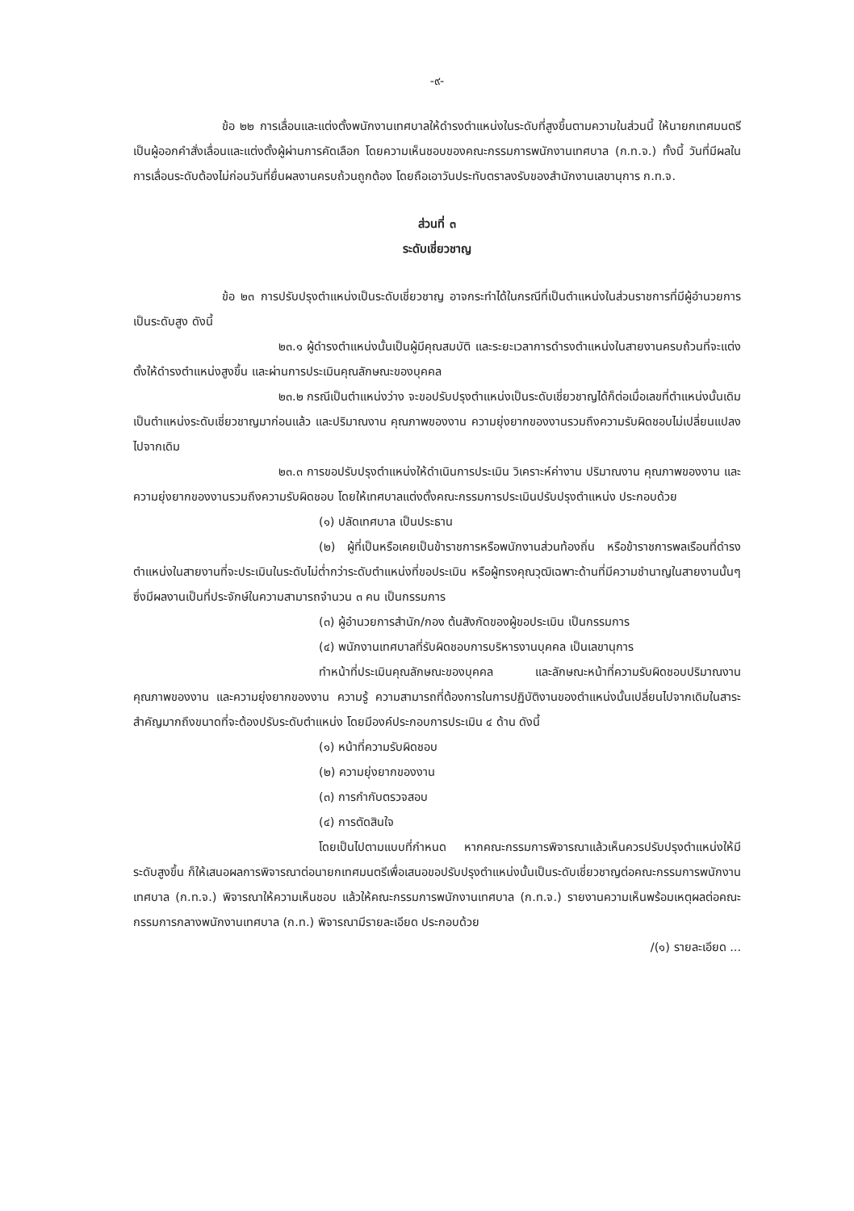-๙-
ข้อ ๒๒ การเลื่อนและแต่งตั้งพนักงานเทศบาลให้ดำรงตำแหน่งในระดับที่สูงขึ้นตามความในส่วนนี้ ให้นายกเทศมนตรีเป็นผู้ออกคำสั่งเลื่อนและแต่งตั้งผู้ผ่านการคัดเลือก โดยความเห็นชอบของคณะกรรมการพนักงานเทศบาล (ก.ท.จ.) ทั้งนี้ วันที่มีผลในการเลื่อนระดับต้องไม่ก่อนวันที่ยื่นผลงานครบถ้วนถูกต้อง โดยถือเอาวันประทับตราลงรับของสำนักงานเลขานุการ ก.ท.จ.
ส่วนที่ ๓
ระดับเชี่ยวชาญ
ข้อ ๒๓ การปรับปรุงตำแหน่งเป็นระดับเชี่ยวชาญ อาจกระทำได้ในกรณีที่เป็นตำแหน่งในส่วนราชการที่มีผู้อำนวยการเป็นระดับสูง ดังนี้
๒๓.๑ ผู้ดำรงตำแหน่งนั้นเป็นผู้มีคุณสมบัติ และระยะเวลาการดำรงตำแหน่งในสายงานครบถ้วนที่จะแต่งตั้งให้ดำรงตำแหน่งสูงขึ้น และผ่านการประเมินคุณลักษณะของบุคคล
๒๓.๒ กรณีเป็นตำแหน่งว่าง จะขอปรับปรุงตำแหน่งเป็นระดับเชี่ยวชาญได้ก็ต่อเมื่อเลขที่ตำแหน่งนั้นเดิมเป็นตำแหน่งระดับเชี่ยวชาญมาก่อนแล้ว และปริมาณงาน คุณภาพของงาน ความยุ่งยากของงานรวมถึงความรับผิดชอบไม่เปลี่ยนแปลงไปจากเดิม
๒๓.๓ การขอปรับปรุงตำแหน่งให้ดำเนินการประเมิน วิเคราะห์ค่างาน ปริมาณงาน คุณภาพของงาน และความยุ่งยากของงานรวมถึงความรับผิดชอบ โดยให้เทศบาลแต่งตั้งคณะกรรมการประเมินปรับปรุงตำแหน่ง ประกอบด้วย
(๑) ปลัดเทศบาล เป็นประธาน
(๒) ผู้ที่เป็นหรือเคยเป็นข้าราชการหรือพนักงานส่วนท้องถิ่น หรือข้าราชการพลเรือนที่ดำรงตำแหน่งในสายงานที่จะประเมินในระดับไม่ต่ำกว่าระดับตำแหน่งที่ขอประเมิน หรือผู้ทรงคุณวุฒิเฉพาะด้านที่มีความชำนาญในสายงานนั้นๆ ซึ่งมีผลงานเป็นที่ประจักษ์ในความสามารถจำนวน ๓ คน เป็นกรรมการ
(๓) ผู้อำนวยการสำนัก/กอง ต้นสังกัดของผู้ขอประเมิน เป็นกรรมการ
(๔) พนักงานเทศบาลที่รับผิดชอบการบริหารงานบุคคล เป็นเลขานุการ
ทำหน้าที่ประเมินคุณลักษณะของบุคคล และลักษณะหน้าที่ความรับผิดชอบปริมาณงาน คุณภาพของงาน และความยุ่งยากของงาน ความรู้ ความสามารถที่ต้องการในการปฏิบัติงานของตำแหน่งนั้นเปลี่ยนไปจากเดิมในสาระสำคัญมากถึงขนาดที่จะต้องปรับระดับตำแหน่ง โดยมีองค์ประกอบการประเมิน ๔ ด้าน ดังนี้
(๑) หน้าที่ความรับผิดชอบ
(๒) ความยุ่งยากของงาน
(๓) การกำกับตรวจสอบ
(๔) การตัดสินใจ
โดยเป็นไปตามแบบที่กำหนด หากคณะกรรมการพิจารณาแล้วเห็นควรปรับปรุงตำแหน่งให้มีระดับสูงขึ้น ก็ให้เสนอผลการพิจารณาต่อนายกเทศมนตรีเพื่อเสนอขอปรับปรุงตำแหน่งนั้นเป็นระดับเชี่ยวชาญต่อคณะกรรมการพนักงานเทศบาล (ก.ท.จ.) พิจารณาให้ความเห็นชอบ แล้วให้คณะกรรมการพนักงานเทศบาล (ก.ท.จ.) รายงานความเห็นพร้อมเหตุผลต่อคณะกรรมการกลางพนักงานเทศบาล (ก.ท.) พิจารณามีรายละเอียด ประกอบด้วย
/(๑) รายละเอียด ...